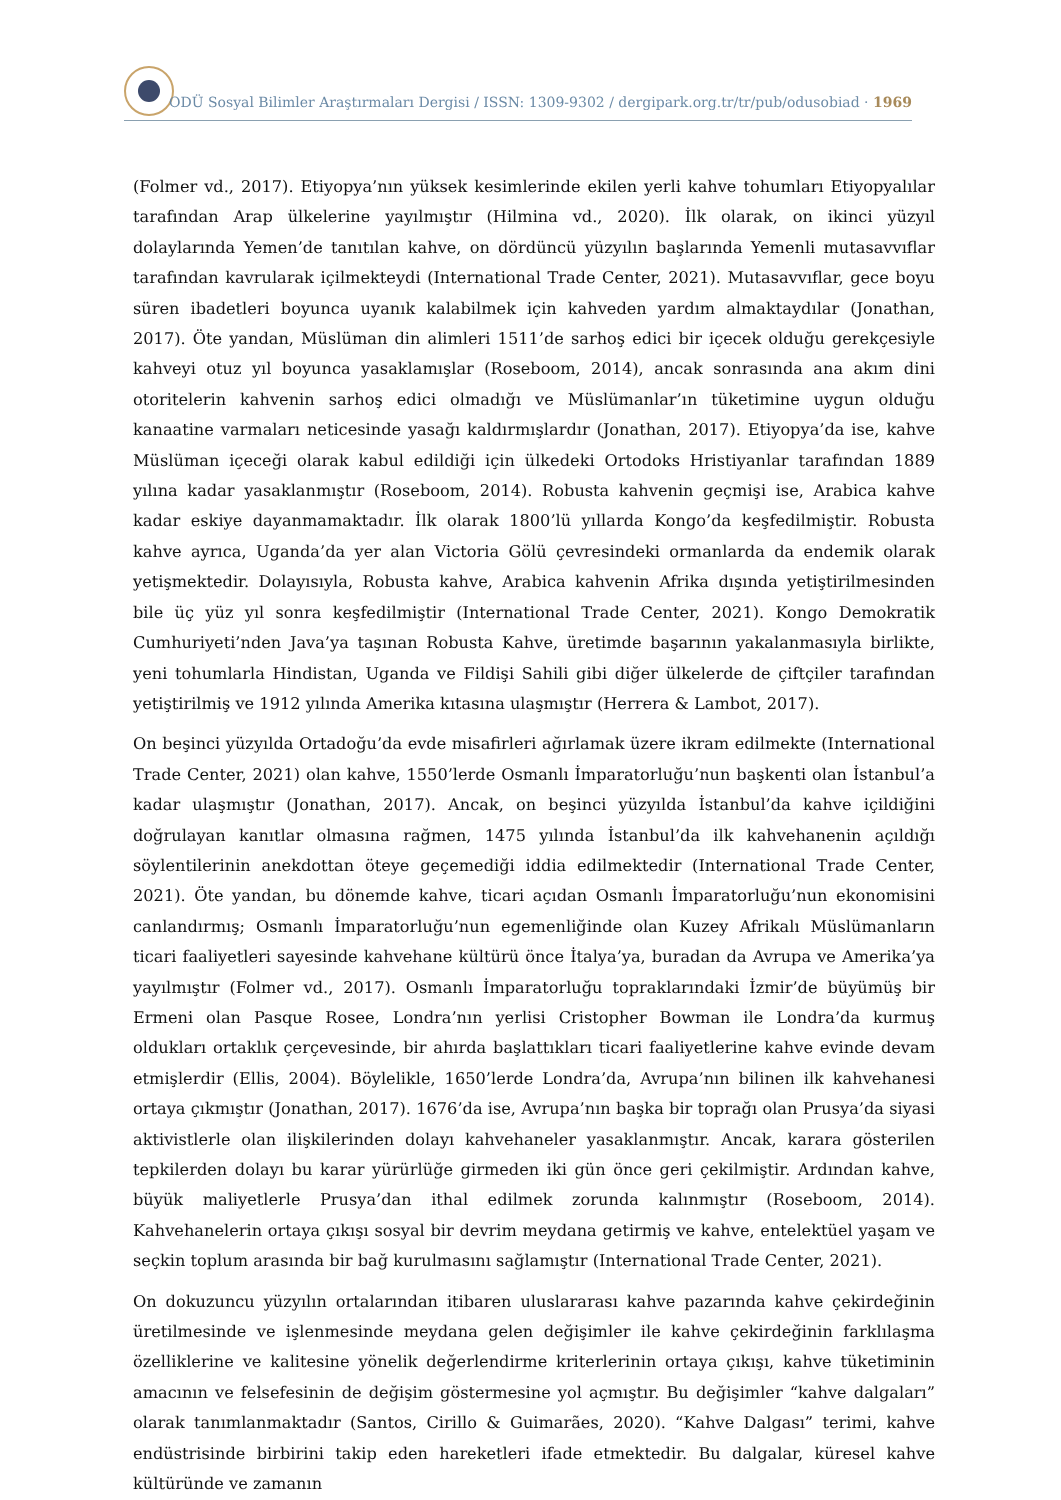ODÜ Sosyal Bilimler Araştırmaları Dergisi / ISSN: 1309-9302 / dergipark.org.tr/tr/pub/odusobiad · 1969
(Folmer vd., 2017). Etiyopya’nın yüksek kesimlerinde ekilen yerli kahve tohumları Etiyopyalılar tarafından Arap ülkelerine yayılmıştır (Hilmina vd., 2020). İlk olarak, on ikinci yüzyıl dolaylarında Yemen’de tanıtılan kahve, on dördüncü yüzyılın başlarında Yemenli mutasavvıflar tarafından kavrularak içilmekteydi (International Trade Center, 2021). Mutasavvıflar, gece boyu süren ibadetleri boyunca uyanık kalabilmek için kahveden yardım almaktaydılar (Jonathan, 2017). Öte yandan, Müslüman din alimleri 1511’de sarhoş edici bir içecek olduğu gerekçesiyle kahveyi otuz yıl boyunca yasaklamışlar (Roseboom, 2014), ancak sonrasında ana akım dini otoritelerin kahvenin sarhoş edici olmadığı ve Müslümanlar’ın tüketimine uygun olduğu kanaatine varmaları neticesinde yasağı kaldırmışlardır (Jonathan, 2017). Etiyopya’da ise, kahve Müslüman içeceği olarak kabul edildiği için ülkedeki Ortodoks Hristiyanlar tarafından 1889 yılına kadar yasaklanmıştır (Roseboom, 2014). Robusta kahvenin geçmişi ise, Arabica kahve kadar eskiye dayanmamaktadır. İlk olarak 1800’lü yıllarda Kongo’da keşfedilmiştir. Robusta kahve ayrıca, Uganda’da yer alan Victoria Gölü çevresindeki ormanlarda da endemik olarak yetişmektedir. Dolayısıyla, Robusta kahve, Arabica kahvenin Afrika dışında yetiştirilmesinden bile üç yüz yıl sonra keşfedilmiştir (International Trade Center, 2021). Kongo Demokratik Cumhuriyeti’nden Java’ya taşınan Robusta Kahve, üretimde başarının yakalanmasıyla birlikte, yeni tohumlarla Hindistan, Uganda ve Fildişi Sahili gibi diğer ülkelerde de çiftçiler tarafından yetiştirilmiş ve 1912 yılında Amerika kıtasına ulaşmıştır (Herrera & Lambot, 2017).
On beşinci yüzyılda Ortadoğu’da evde misafirleri ağırlamak üzere ikram edilmekte (International Trade Center, 2021) olan kahve, 1550’lerde Osmanlı İmparatorluğu’nun başkenti olan İstanbul’a kadar ulaşmıştır (Jonathan, 2017). Ancak, on beşinci yüzyılda İstanbul’da kahve içildiğini doğrulayan kanıtlar olmasına rağmen, 1475 yılında İstanbul’da ilk kahvehanenin açıldığı söylentilerinin anekdottan öteye geçemediği iddia edilmektedir (International Trade Center, 2021). Öte yandan, bu dönemde kahve, ticari açıdan Osmanlı İmparatorluğu’nun ekonomisini canlandırmış; Osmanlı İmparatorluğu’nun egemenliğinde olan Kuzey Afrikalı Müslümanların ticari faaliyetleri sayesinde kahvehane kültürü önce İtalya’ya, buradan da Avrupa ve Amerika’ya yayılmıştır (Folmer vd., 2017). Osmanlı İmparatorluğu topraklarındaki İzmir’de büyümüş bir Ermeni olan Pasque Rosee, Londra’nın yerlisi Cristopher Bowman ile Londra’da kurmuş oldukları ortaklık çerçevesinde, bir ahırda başlattıkları ticari faaliyetlerine kahve evinde devam etmişlerdir (Ellis, 2004). Böylelikle, 1650’lerde Londra’da, Avrupa’nın bilinen ilk kahvehanesi ortaya çıkmıştır (Jonathan, 2017). 1676’da ise, Avrupa’nın başka bir toprağı olan Prusya’da siyasi aktivistlerle olan ilişkilerinden dolayı kahvehaneler yasaklanmıştır. Ancak, karara gösterilen tepkilerden dolayı bu karar yürürlüğe girmeden iki gün önce geri çekilmiştir. Ardından kahve, büyük maliyetlerle Prusya’dan ithal edilmek zorunda kalınmıştır (Roseboom, 2014). Kahvehanelerin ortaya çıkışı sosyal bir devrim meydana getirmiş ve kahve, entelektüel yaşam ve seçkin toplum arasında bir bağ kurulmasını sağlamıştır (International Trade Center, 2021).
On dokuzuncu yüzyılın ortalarından itibaren uluslararası kahve pazarında kahve çekirdeğinin üretilmesinde ve işlenmesinde meydana gelen değişimler ile kahve çekirdeğinin farklılaşma özelliklerine ve kalitesine yönelik değerlendirme kriterlerinin ortaya çıkışı, kahve tüketiminin amacının ve felsefesinin de değişim göstermesine yol açmıştır. Bu değişimler “kahve dalgaları” olarak tanımlanmaktadır (Santos, Cirillo & Guimarães, 2020). “Kahve Dalgası” terimi, kahve endüstrisinde birbirini takip eden hareketleri ifade etmektedir. Bu dalgalar, küresel kahve kültüründe ve zamanın